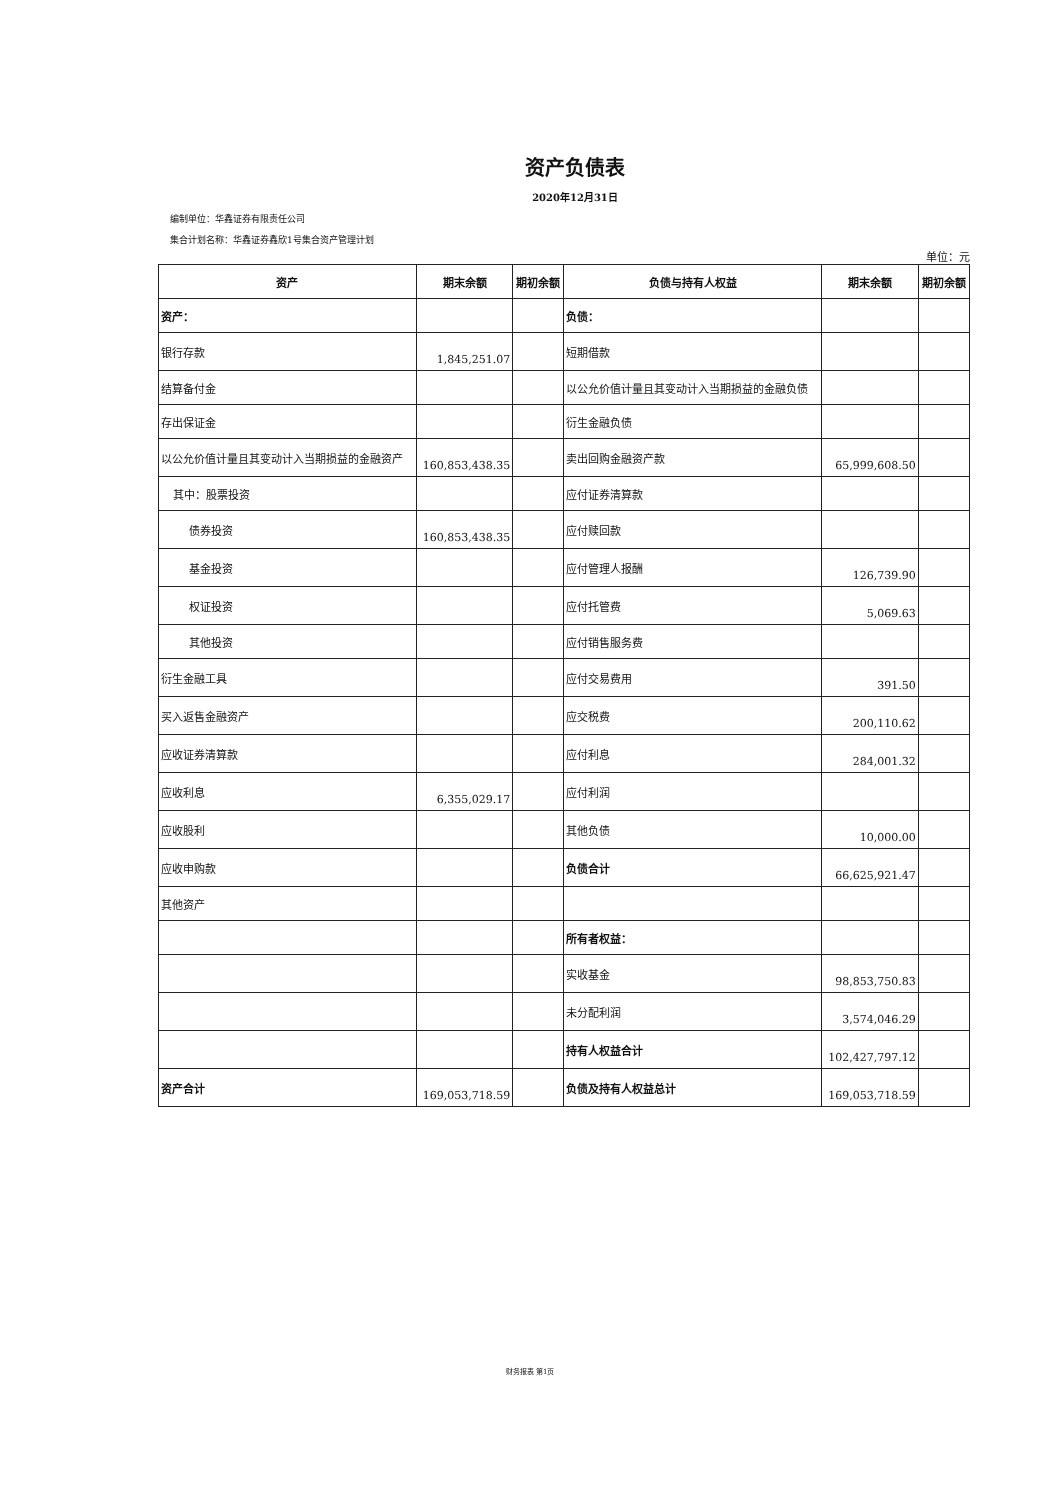资产负债表
2020年12月31日
编制单位：华鑫证券有限责任公司
集合计划名称：华鑫证券鑫欣1号集合资产管理计划
单位：元
| 资产 | 期末余额 | 期初余额 | 负债与持有人权益 | 期末余额 | 期初余额 |
| --- | --- | --- | --- | --- | --- |
| 资产： | | | 负债： | | |
| 银行存款 | 1,845,251.07 | | 短期借款 | | |
| 结算备付金 | | | 以公允价值计量且其变动计入当期损益的金融负债 | | |
| 存出保证金 | | | 衍生金融负债 | | |
| 以公允价值计量且其变动计入当期损益的金融资产 | 160,853,438.35 | | 卖出回购金融资产款 | 65,999,608.50 | |
| 其中：股票投资 | | | 应付证券清算款 | | |
| 债券投资 | 160,853,438.35 | | 应付赎回款 | | |
| 基金投资 | | | 应付管理人报酬 | 126,739.90 | |
| 权证投资 | | | 应付托管费 | 5,069.63 | |
| 其他投资 | | | 应付销售服务费 | | |
| 衍生金融工具 | | | 应付交易费用 | 391.50 | |
| 买入返售金融资产 | | | 应交税费 | 200,110.62 | |
| 应收证券清算款 | | | 应付利息 | 284,001.32 | |
| 应收利息 | 6,355,029.17 | | 应付利润 | | |
| 应收股利 | | | 其他负债 | 10,000.00 | |
| 应收申购款 | | | 负债合计 | 66,625,921.47 | |
| 其他资产 | | | | | |
| | | | 所有者权益： | | |
| | | | 实收基金 | 98,853,750.83 | |
| | | | 未分配利润 | 3,574,046.29 | |
| | | | 持有人权益合计 | 102,427,797.12 | |
| 资产合计 | 169,053,718.59 | | 负债及持有人权益总计 | 169,053,718.59 | |
财务报表 第1页